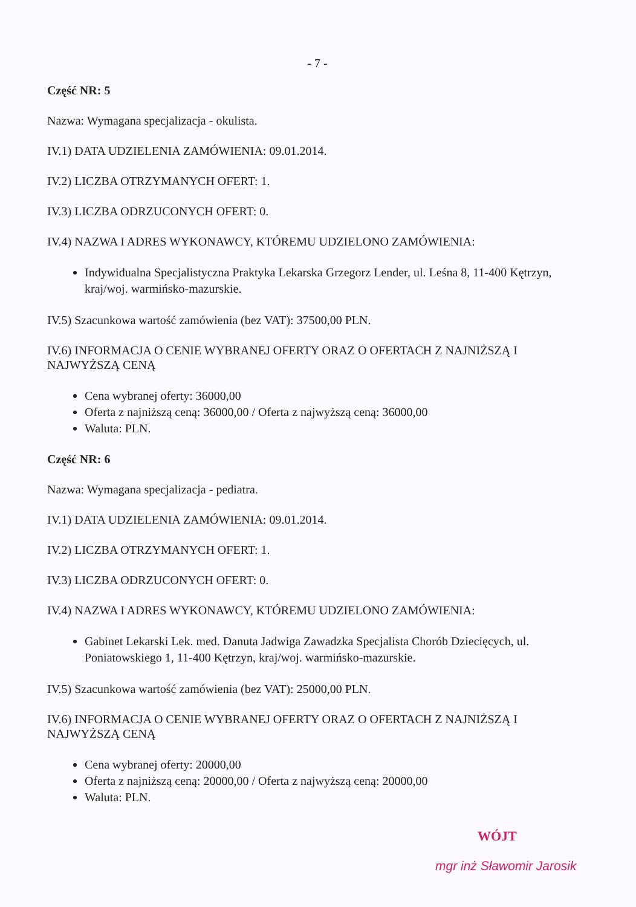- 7 -
Część NR: 5
Nazwa: Wymagana specjalizacja - okulista.
IV.1) DATA UDZIELENIA ZAMÓWIENIA: 09.01.2014.
IV.2) LICZBA OTRZYMANYCH OFERT: 1.
IV.3) LICZBA ODRZUCONYCH OFERT: 0.
IV.4) NAZWA I ADRES WYKONAWCY, KTÓREMU UDZIELONO ZAMÓWIENIA:
Indywidualna Specjalistyczna Praktyka Lekarska Grzegorz Lender, ul. Leśna 8, 11-400 Kętrzyn, kraj/woj. warmińsko-mazurskie.
IV.5) Szacunkowa wartość zamówienia (bez VAT): 37500,00 PLN.
IV.6) INFORMACJA O CENIE WYBRANEJ OFERTY ORAZ O OFERTACH Z NAJNIŻSZĄ I NAJWYŻSZĄ CENĄ
Cena wybranej oferty: 36000,00
Oferta z najniższą ceną: 36000,00 / Oferta z najwyższą ceną: 36000,00
Waluta: PLN.
Część NR: 6
Nazwa: Wymagana specjalizacja - pediatra.
IV.1) DATA UDZIELENIA ZAMÓWIENIA: 09.01.2014.
IV.2) LICZBA OTRZYMANYCH OFERT: 1.
IV.3) LICZBA ODRZUCONYCH OFERT: 0.
IV.4) NAZWA I ADRES WYKONAWCY, KTÓREMU UDZIELONO ZAMÓWIENIA:
Gabinet Lekarski Lek. med. Danuta Jadwiga Zawadzka Specjalista Chorób Dziecięcych, ul. Poniatowskiego 1, 11-400 Kętrzyn, kraj/woj. warmińsko-mazurskie.
IV.5) Szacunkowa wartość zamówienia (bez VAT): 25000,00 PLN.
IV.6) INFORMACJA O CENIE WYBRANEJ OFERTY ORAZ O OFERTACH Z NAJNIŻSZĄ I NAJWYŻSZĄ CENĄ
Cena wybranej oferty: 20000,00
Oferta z najniższą ceną: 20000,00 / Oferta z najwyższą ceną: 20000,00
Waluta: PLN.
WÓJT
mgr inż Sławomir Jarosik